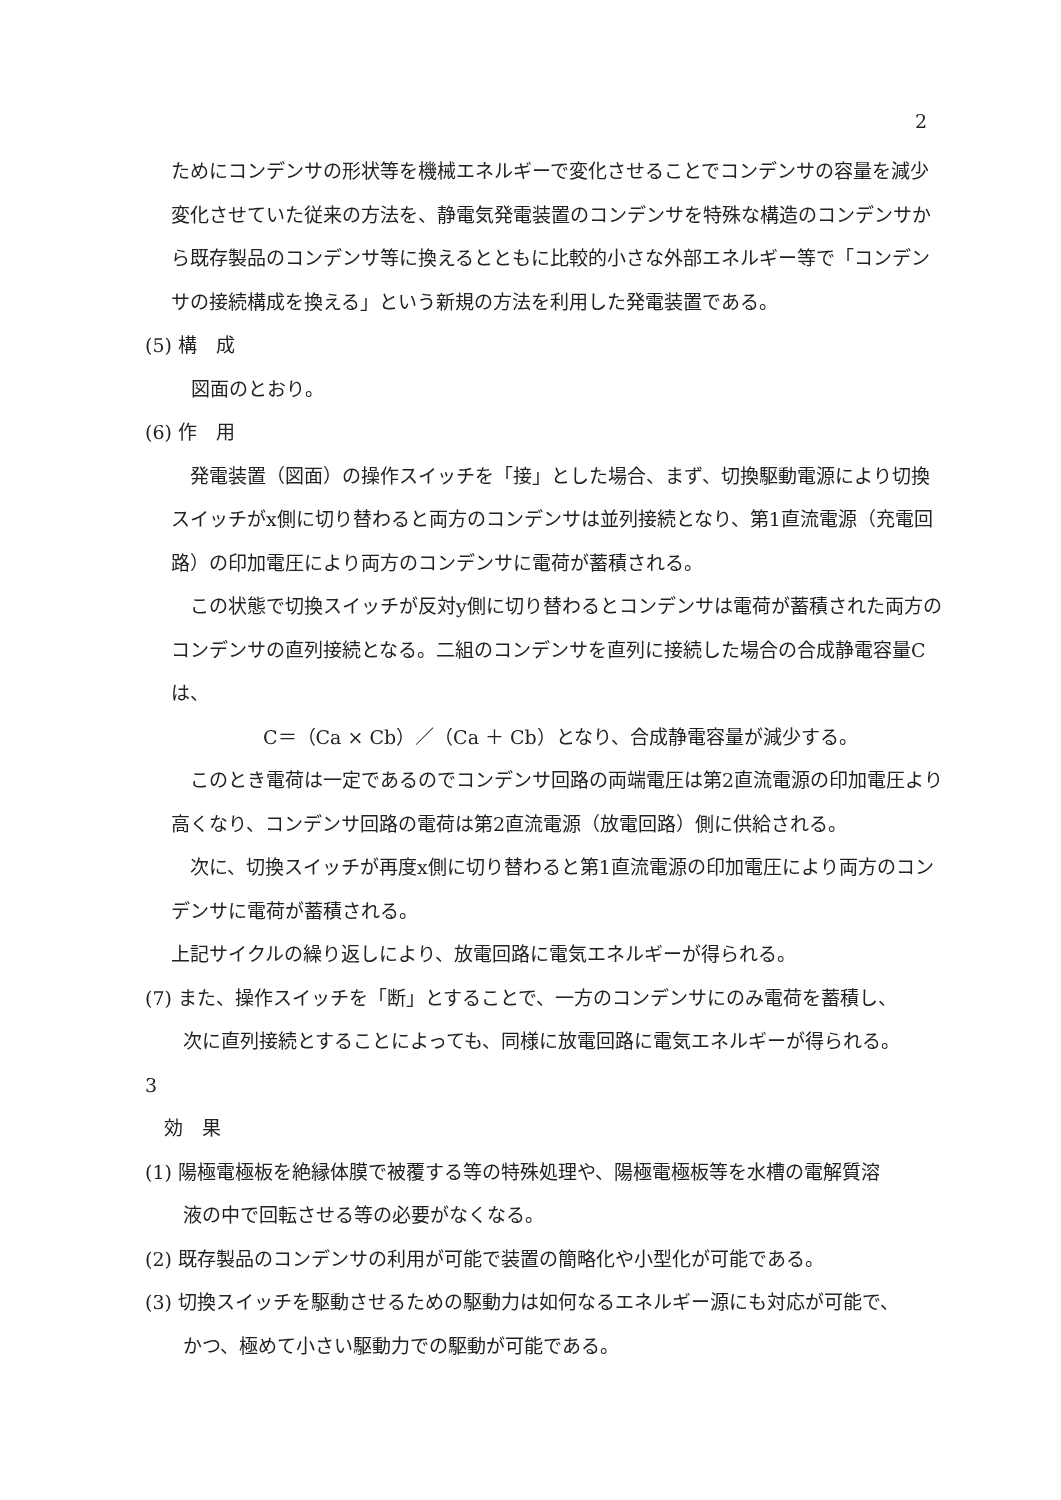2
ためにコンデンサの形状等を機械エネルギーで変化させることでコンデンサの容量を減少変化させていた従来の方法を、静電気発電装置のコンデンサを特殊な構造のコンデンサから既存製品のコンデンサ等に換えるとともに比較的小さな外部エネルギー等で「コンデンサの接続構成を換える」という新規の方法を利用した発電装置である。
(5) 構　成
図面のとおり。
(6) 作　用
　発電装置（図面）の操作スイッチを「接」とした場合、まず、切換駆動電源により切換スイッチがx側に切り替わると両方のコンデンサは並列接続となり、第1直流電源（充電回路）の印加電圧により両方のコンデンサに電荷が蓄積される。
　この状態で切換スイッチが反対y側に切り替わるとコンデンサは電荷が蓄積された両方のコンデンサの直列接続となる。二組のコンデンサを直列に接続した場合の合成静電容量Cは、
　　C＝（Ca × Cb）／（Ca ＋ Cb）となり、合成静電容量が減少する。
　このとき電荷は一定であるのでコンデンサ回路の両端電圧は第2直流電源の印加電圧より高くなり、コンデンサ回路の電荷は第2直流電源（放電回路）側に供給される。
　次に、切換スイッチが再度x側に切り替わると第1直流電源の印加電圧により両方のコンデンサに電荷が蓄積される。
上記サイクルの繰り返しにより、放電回路に電気エネルギーが得られる。
(7) また、操作スイッチを「断」とすることで、一方のコンデンサにのみ電荷を蓄積し、
　　次に直列接続とすることによっても、同様に放電回路に電気エネルギーが得られる。
3
　効　果
(1) 陽極電極板を絶縁体膜で被覆する等の特殊処理や、陽極電極板等を水槽の電解質溶
　　液の中で回転させる等の必要がなくなる。
(2) 既存製品のコンデンサの利用が可能で装置の簡略化や小型化が可能である。
(3) 切換スイッチを駆動させるための駆動力は如何なるエネルギー源にも対応が可能で、
　　かつ、極めて小さい駆動力での駆動が可能である。